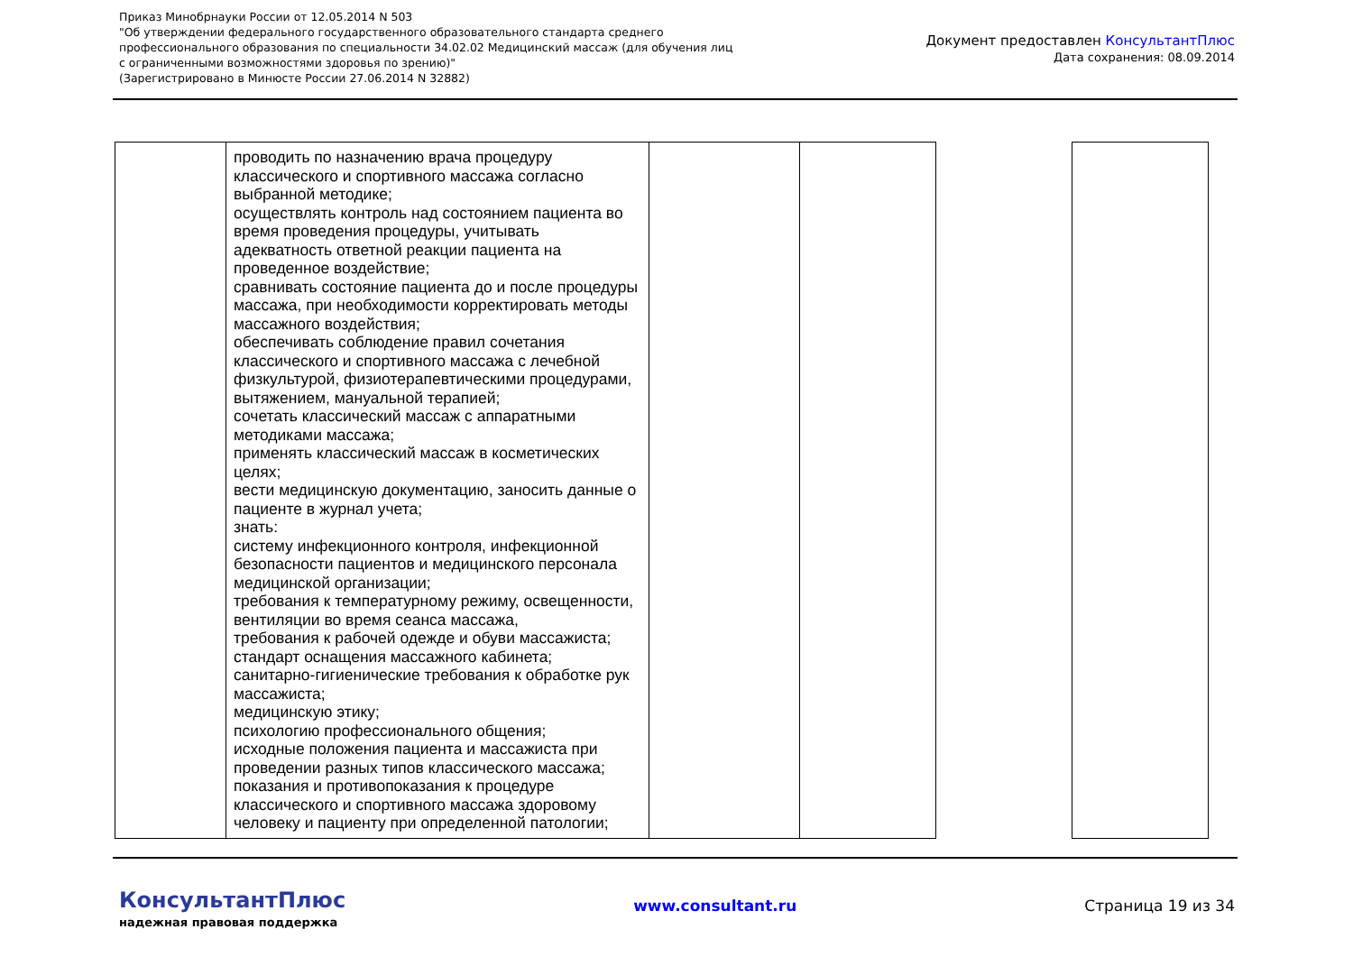Приказ Минобрнауки России от 12.05.2014 N 503
"Об утверждении федерального государственного образовательного стандарта среднего
профессионального образования по специальности 34.02.02 Медицинский массаж (для обучения лиц
с ограниченными возможностями здоровья по зрению)"
(Зарегистрировано в Минюсте России 27.06.2014 N 32882)
Документ предоставлен КонсультантПлюс
Дата сохранения: 08.09.2014
| | проводить по назначению врача процедуру классического и спортивного массажа согласно выбранной методике; осуществлять контроль над состоянием пациента во время проведения процедуры, учитывать адекватность ответной реакции пациента на проведенное воздействие; сравнивать состояние пациента до и после процедуры массажа, при необходимости корректировать методы массажного воздействия; обеспечивать соблюдение правил сочетания классического и спортивного массажа с лечебной физкультурой, физиотерапевтическими процедурами, вытяжением, мануальной терапией; сочетать классический массаж с аппаратными методиками массажа; применять классический массаж в косметических целях; вести медицинскую документацию, заносить данные о пациенте в журнал учета; знать: систему инфекционного контроля, инфекционной безопасности пациентов и медицинского персонала медицинской организации; требования к температурному режиму, освещенности, вентиляции во время сеанса массажа, требования к рабочей одежде и обуви массажиста; стандарт оснащения массажного кабинета; санитарно-гигиенические требования к обработке рук массажиста; медицинскую этику; психологию профессионального общения; исходные положения пациента и массажиста при проведении разных типов классического массажа; показания и противопоказания к процедуре классического и спортивного массажа здоровому человеку и пациенту при определенной патологии; | | | | |
КонсультантПлюс
надежная правовая поддержка
www.consultant.ru Страница 19 из 34